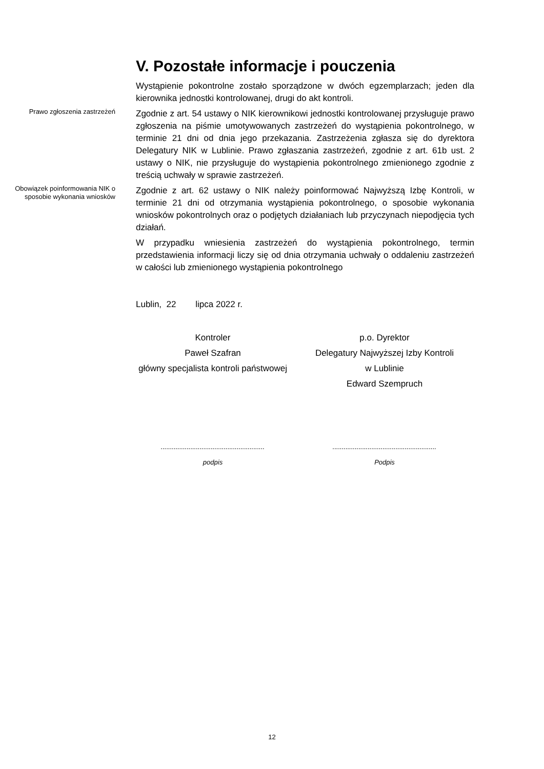V. Pozostałe informacje i pouczenia
Wystąpienie pokontrolne zostało sporządzone w dwóch egzemplarzach; jeden dla kierownika jednostki kontrolowanej, drugi do akt kontroli.
Prawo zgłoszenia zastrzeżeń
Zgodnie z art. 54 ustawy o NIK kierownikowi jednostki kontrolowanej przysługuje prawo zgłoszenia na piśmie umotywowanych zastrzeżeń do wystąpienia pokontrolnego, w terminie 21 dni od dnia jego przekazania. Zastrzeżenia zgłasza się do dyrektora Delegatury NIK w Lublinie. Prawo zgłaszania zastrzeżeń, zgodnie z art. 61b ust. 2 ustawy o NIK, nie przysługuje do wystąpienia pokontrolnego zmienionego zgodnie z treścią uchwały w sprawie zastrzeżeń.
Obowiązek poinformowania NIK o sposobie wykonania wniosków
Zgodnie z art. 62 ustawy o NIK należy poinformować Najwyższą Izbę Kontroli, w terminie 21 dni od otrzymania wystąpienia pokontrolnego, o sposobie wykonania wniosków pokontrolnych oraz o podjętych działaniach lub przyczynach niepodjęcia tych działań.
W przypadku wniesienia zastrzeżeń do wystąpienia pokontrolnego, termin przedstawienia informacji liczy się od dnia otrzymania uchwały o oddaleniu zastrzeżeń w całości lub zmienionego wystąpienia pokontrolnego
Lublin, 22 lipca 2022 r.
Kontroler
Paweł Szafran
główny specjalista kontroli państwowej
p.o. Dyrektor
Delegatury Najwyższej Izby Kontroli
w Lublinie
Edward Szempruch
........................................................
podpis
........................................................
Podpis
12